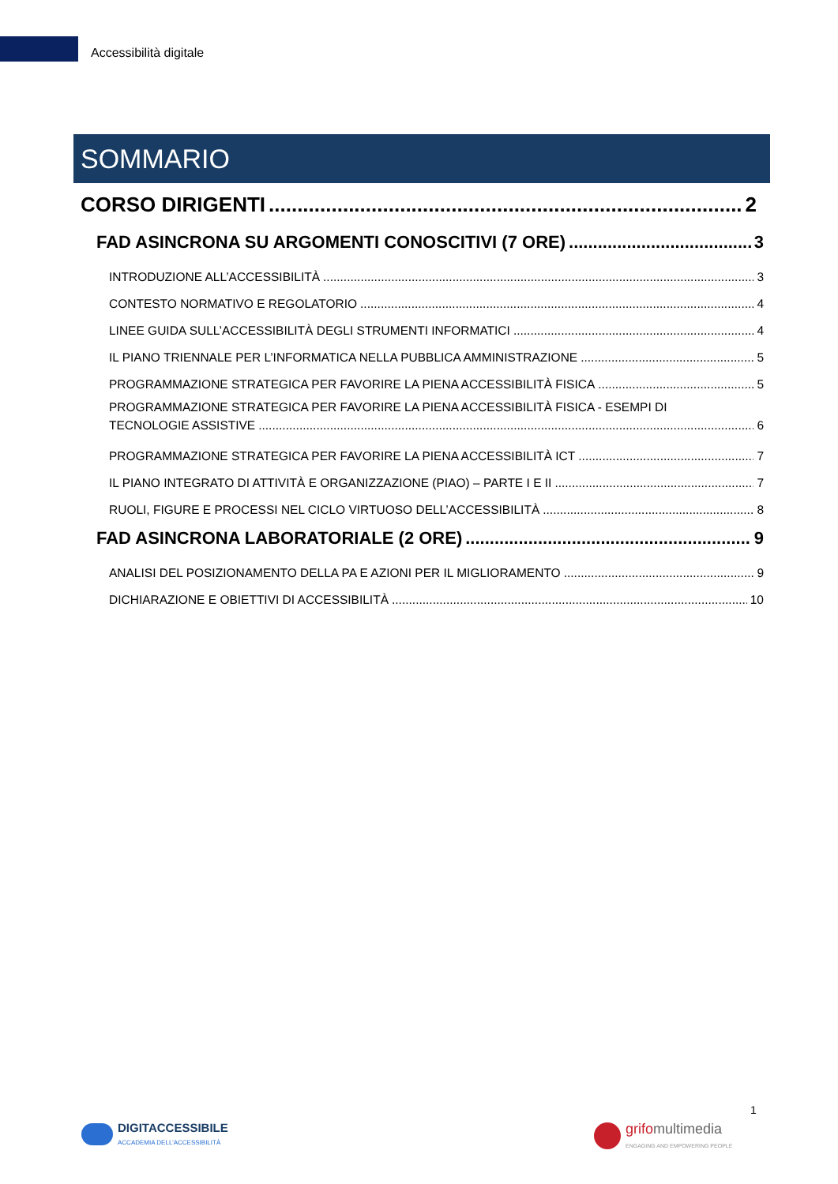Accessibilità digitale
SOMMARIO
CORSO DIRIGENTI 2
FAD ASINCRONA SU ARGOMENTI CONOSCITIVI (7 ORE) 3
INTRODUZIONE ALL’ACCESSIBILITÀ 3
CONTESTO NORMATIVO E REGOLATORIO 4
LINEE GUIDA SULL’ACCESSIBILITÀ DEGLI STRUMENTI INFORMATICI 4
IL PIANO TRIENNALE PER L’INFORMATICA NELLA PUBBLICA AMMINISTRAZIONE 5
PROGRAMMAZIONE STRATEGICA PER FAVORIRE LA PIENA ACCESSIBILITÀ FISICA 5
PROGRAMMAZIONE STRATEGICA PER FAVORIRE LA PIENA ACCESSIBILITÀ FISICA - ESEMPI DI
TECNOLOGIE ASSISTIVE 6
PROGRAMMAZIONE STRATEGICA PER FAVORIRE LA PIENA ACCESSIBILITÀ ICT 7
IL PIANO INTEGRATO DI ATTIVITÀ E ORGANIZZAZIONE (PIAO) – PARTE I E II 7
RUOLI, FIGURE E PROCESSI NEL CICLO VIRTUOSO DELL’ACCESSIBILITÀ 8
FAD ASINCRONA LABORATORIALE (2 ORE) 9
ANALISI DEL POSIZIONAMENTO DELLA PA E AZIONI PER IL MIGLIORAMENTO 9
DICHIARAZIONE E OBIETTIVI DI ACCESSIBILITÀ 10
DIGITACCESSIBILE
ACCADEMIA DELL’ACCESSIBILITÀ
grifo multimedia
ENGAGING AND EMPOWERING PEOPLE
1